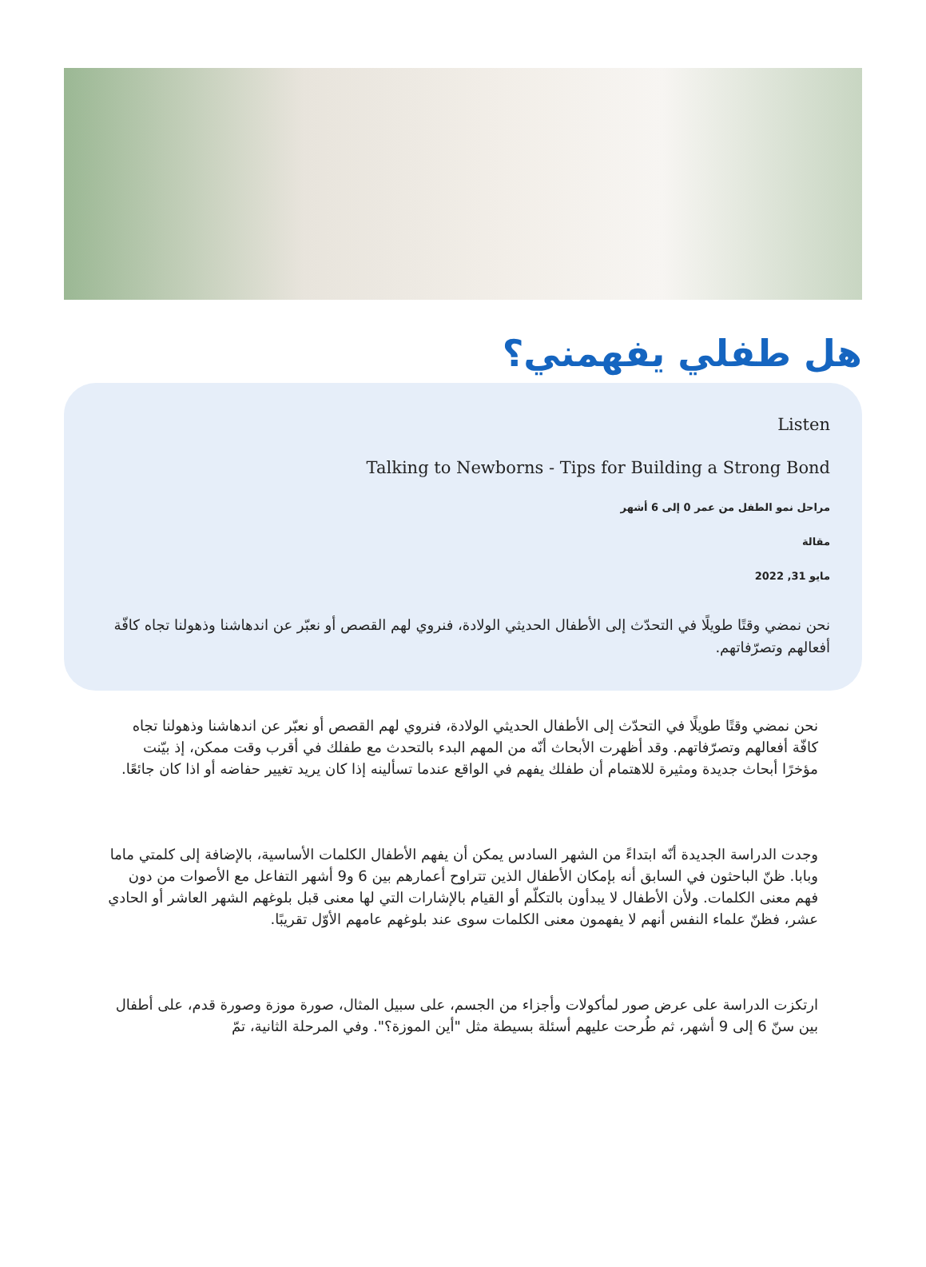هل طفلي يفهمني؟
Listen
Talking to Newborns - Tips for Building a Strong Bond
مراحل نمو الطفل من عمر 0 إلى 6 أشهر
مقالة
مايو 31, 2022
نحن نمضي وقتًا طويلًا في التحدّث إلى الأطفال الحديثي الولادة، فنروي لهم القصص أو نعبّر عن اندهاشنا وذهولنا تجاه كافّة أفعالهم وتصرّفاتهم.
نحن نمضي وقتًا طويلًا في التحدّث إلى الأطفال الحديثي الولادة، فنروي لهم القصص أو نعبّر عن اندهاشنا وذهولنا تجاه كافّة أفعالهم وتصرّفاتهم. وقد أظهرت الأبحاث أنّه من المهم البدء بالتحدث مع طفلك في أقرب وقت ممكن، إذ بيّنت مؤخرًا أبحاث جديدة ومثيرة للاهتمام أن طفلك يفهم في الواقع عندما تسألينه إذا كان يريد تغيير حفاضه أو اذا كان جائعًا.
وجدت الدراسة الجديدة أنّه ابتداءً من الشهر السادس يمكن أن يفهم الأطفال الكلمات الأساسية، بالإضافة إلى كلمتي ماما وبابا. ظنّ الباحثون في السابق أنه بإمكان الأطفال الذين تتراوح أعمارهم بين 6 و9 أشهر التفاعل مع الأصوات من دون فهم معنى الكلمات. ولأن الأطفال لا يبدأون بالتكلّم أو القيام بالإشارات التي لها معنى قبل بلوغهم الشهر العاشر أو الحادي عشر، فظنّ علماء النفس أنهم لا يفهمون معنى الكلمات سوى عند بلوغهم عامهم الأوّل تقريبًا.
ارتكزت الدراسة على عرض صور لمأكولات وأجزاء من الجسم، على سبيل المثال، صورة موزة وصورة قدم، على أطفال بين سنّ 6 إلى 9 أشهر، ثم طُرحت عليهم أسئلة بسيطة مثل "أين الموزة؟". وفي المرحلة الثانية، تمّ